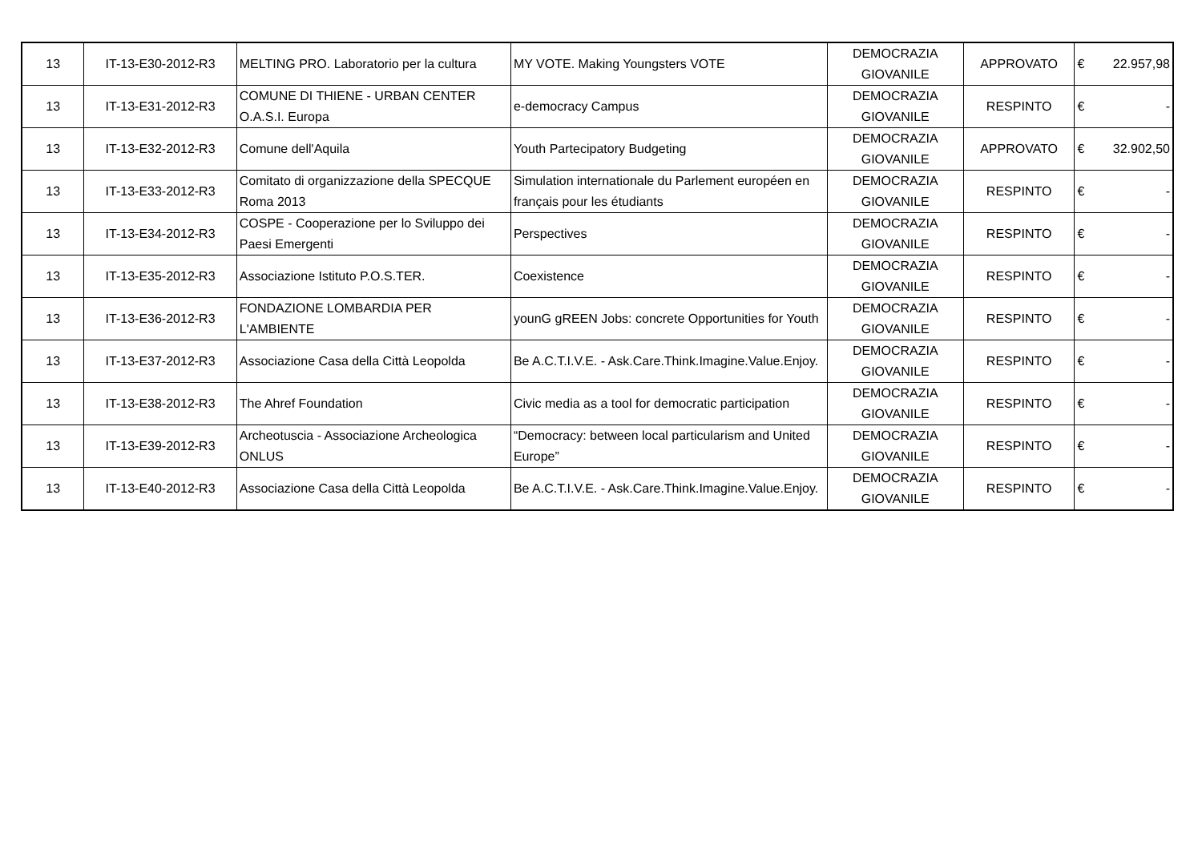| 13 | IT-13-E30-2012-R3 | MELTING PRO. Laboratorio per la cultura | MY VOTE. Making Youngsters VOTE | DEMOCRAZIA GIOVANILE | APPROVATO | € | 22.957,98 |
| 13 | IT-13-E31-2012-R3 | COMUNE DI THIENE - URBAN CENTER O.A.S.I. Europa | e-democracy Campus | DEMOCRAZIA GIOVANILE | RESPINTO | € | - |
| 13 | IT-13-E32-2012-R3 | Comune dell'Aquila | Youth Partecipatory Budgeting | DEMOCRAZIA GIOVANILE | APPROVATO | € | 32.902,50 |
| 13 | IT-13-E33-2012-R3 | Comitato di organizzazione della SPECQUE Roma 2013 | Simulation internationale du Parlement européen en français pour les étudiants | DEMOCRAZIA GIOVANILE | RESPINTO | € | - |
| 13 | IT-13-E34-2012-R3 | COSPE - Cooperazione per lo Sviluppo dei Paesi Emergenti | Perspectives | DEMOCRAZIA GIOVANILE | RESPINTO | € | - |
| 13 | IT-13-E35-2012-R3 | Associazione Istituto P.O.S.TER. | Coexistence | DEMOCRAZIA GIOVANILE | RESPINTO | € | - |
| 13 | IT-13-E36-2012-R3 | FONDAZIONE LOMBARDIA PER L'AMBIENTE | younG gREEN Jobs: concrete Opportunities for Youth | DEMOCRAZIA GIOVANILE | RESPINTO | € | - |
| 13 | IT-13-E37-2012-R3 | Associazione Casa della Città Leopolda | Be A.C.T.I.V.E. - Ask.Care.Think.Imagine.Value.Enjoy. | DEMOCRAZIA GIOVANILE | RESPINTO | € | - |
| 13 | IT-13-E38-2012-R3 | The Ahref Foundation | Civic media as a tool for democratic participation | DEMOCRAZIA GIOVANILE | RESPINTO | € | - |
| 13 | IT-13-E39-2012-R3 | Archeotuscia - Associazione Archeologica ONLUS | “Democracy: between local particularism and United Europe” | DEMOCRAZIA GIOVANILE | RESPINTO | € | - |
| 13 | IT-13-E40-2012-R3 | Associazione Casa della Città Leopolda | Be A.C.T.I.V.E. - Ask.Care.Think.Imagine.Value.Enjoy. | DEMOCRAZIA GIOVANILE | RESPINTO | € | - |